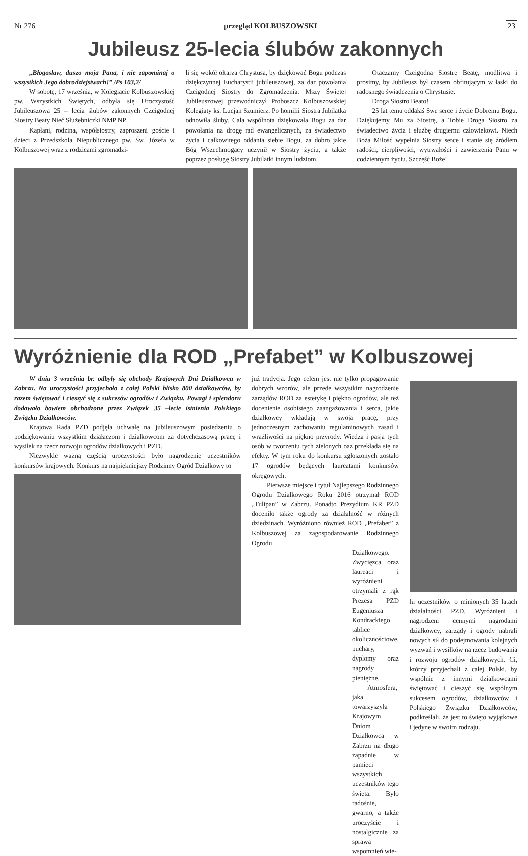Nr 276 przegląd KOLBUSZOWSKI 23
Jubileusz 25-lecia ślubów zakonnych
„Błogosław, duszo moja Pana, i nie zapominaj o wszystkich Jego dobrodziejstwach!” /Ps 103,2/
W sobotę, 17 września, w Kolegiacie Kolbuszowskiej pw. Wszystkich Świętych, odbyła się Uroczystość Jubileuszowa 25 – lecia ślubów zakonnych Czcigodnej Siostry Beaty Nieć Służebniczki NMP NP.
Kapłani, rodzina, współsiostry, zaproszeni goście i dzieci z Przedszkola Niepublicznego pw. Św. Józefa w Kolbuszowej wraz z rodzicami zgromadzi-
li się wokół ołtarza Chrystusa, by dziękować Bogu podczas dziękczynnej Eucharystii jubileuszowej, za dar powołania Czcigodnej Siostry do Zgromadzenia. Mszy Świętej Jubileuszowej przewodniczył Proboszcz Kolbuszowskiej Kolegiaty ks. Lucjan Szumierz. Po homilii Siostra Jubilatka odnowiła śluby. Cała wspólnota dziękowała Bogu za dar powołania na drogę rad ewangelicznych, za świadectwo życia i całkowitego oddania siebie Bogu, za dobro jakie Bóg Wszechmogący uczynił w Siostry życiu, a także poprzez posługę Siostry Jubilatki innym ludziom.
Otaczamy Czcigodną Siostrę Beatę, modlitwą i prosimy, by Jubileusz był czasem obfitującym w łaski do radosnego świadczenia o Chrystusie.
Droga Siostro Beato!
25 lat temu oddałaś Swe serce i życie Dobremu Bogu. Dziękujemy Mu za Siostrę, a Tobie Droga Siostro za świadectwo życia i służbę drugiemu człowiekowi. Niech Boża Miłość wypełnia Siostry serce i stanie się źródłem radości, cierpliwości, wytrwałości i zawierzenia Panu w codziennym życiu. Szczęść Boże!
Wyróżnienie dla ROD „Prefabet” w Kolbuszowej
W dniu 3 września br. odbyły się obchody Krajowych Dni Działkowca w Zabrzu. Na uroczystości przyjechało z całej Polski blisko 800 działkowców, by razem świętować i cieszyć się z sukcesów ogrodów i Związku. Powagi i splendoru dodawało bowiem obchodzone przez Związek 35 –lecie istnienia Polskiego Związku Działkowców.
Krajowa Rada PZD podjęła uchwałę na jubileuszowym posiedzeniu o podziękowaniu wszystkim działaczom i działkowcom za dotychczasową pracę i wysiłek na rzecz rozwoju ogrodów działkowych i PZD.
Niezwykle ważną częścią uroczystości było nagrodzenie uczestników konkursów krajowych. Konkurs na najpiękniejszy Rodzinny Ogród Działkowy to
już tradycja. Jego celem jest nie tylko propagowanie dobrych wzorów, ale przede wszystkim nagrodzenie zarządów ROD za estetykę i piękno ogrodów, ale też docenienie osobistego zaangażowania i serca, jakie działkowcy wkładają w swoją pracę, przy jednoczesnym zachowaniu regulaminowych zasad i wrażliwości na piękno przyrody. Wiedza i pasja tych osób w tworzeniu tych zielonych oaz przekłada się na efekty. W tym roku do konkursu zgłoszonych zostało 17 ogrodów będących laureatami konkursów okręgowych.
Pierwsze miejsce i tytuł Najlepszego Rodzinnego Ogrodu Działkowego Roku 2016 otrzymał ROD „Tulipan” w Zabrzu. Ponadto Prezydium KR PZD doceniło także ogrody za działalność w różnych dziedzinach. Wyróżniono również ROD „Prefabet” z Kolbuszowej za zagospodarowanie Rodzinnego Ogrodu
Działkowego. Zwycięzca oraz laureaci i wyróżnieni otrzymali z rąk Prezesa PZD Eugeniusza Kondrackiego tablice okolicznościowe, puchary, dyplomy oraz nagrody pieniężne.
Atmosfera, jaka towarzyszyła Krajowym Dniom Działkowca w Zabrzu na długo zapadnie w pamięci wszystkich uczestników tego święta. Było radośnie, gwarno, a także uroczyście i nostalgicznie za sprawą wspomnień wie-
lu uczestników o minionych 35 latach działalności PZD. Wyróżnieni i nagrodzeni cennymi nagrodami działkowcy, zarządy i ogrody nabrali nowych sił do podejmowania kolejnych wyzwań i wysiłków na rzecz budowania i rozwoju ogrodów działkowych. Ci, którzy przyjechali z całej Polski, by wspólnie z innymi działkowcami świętować i cieszyć się wspólnym sukcesem ogrodów, działkowców i Polskiego Związku Działkowców, podkreślali, że jest to święto wyjątkowe i jedyne w swoim rodzaju.